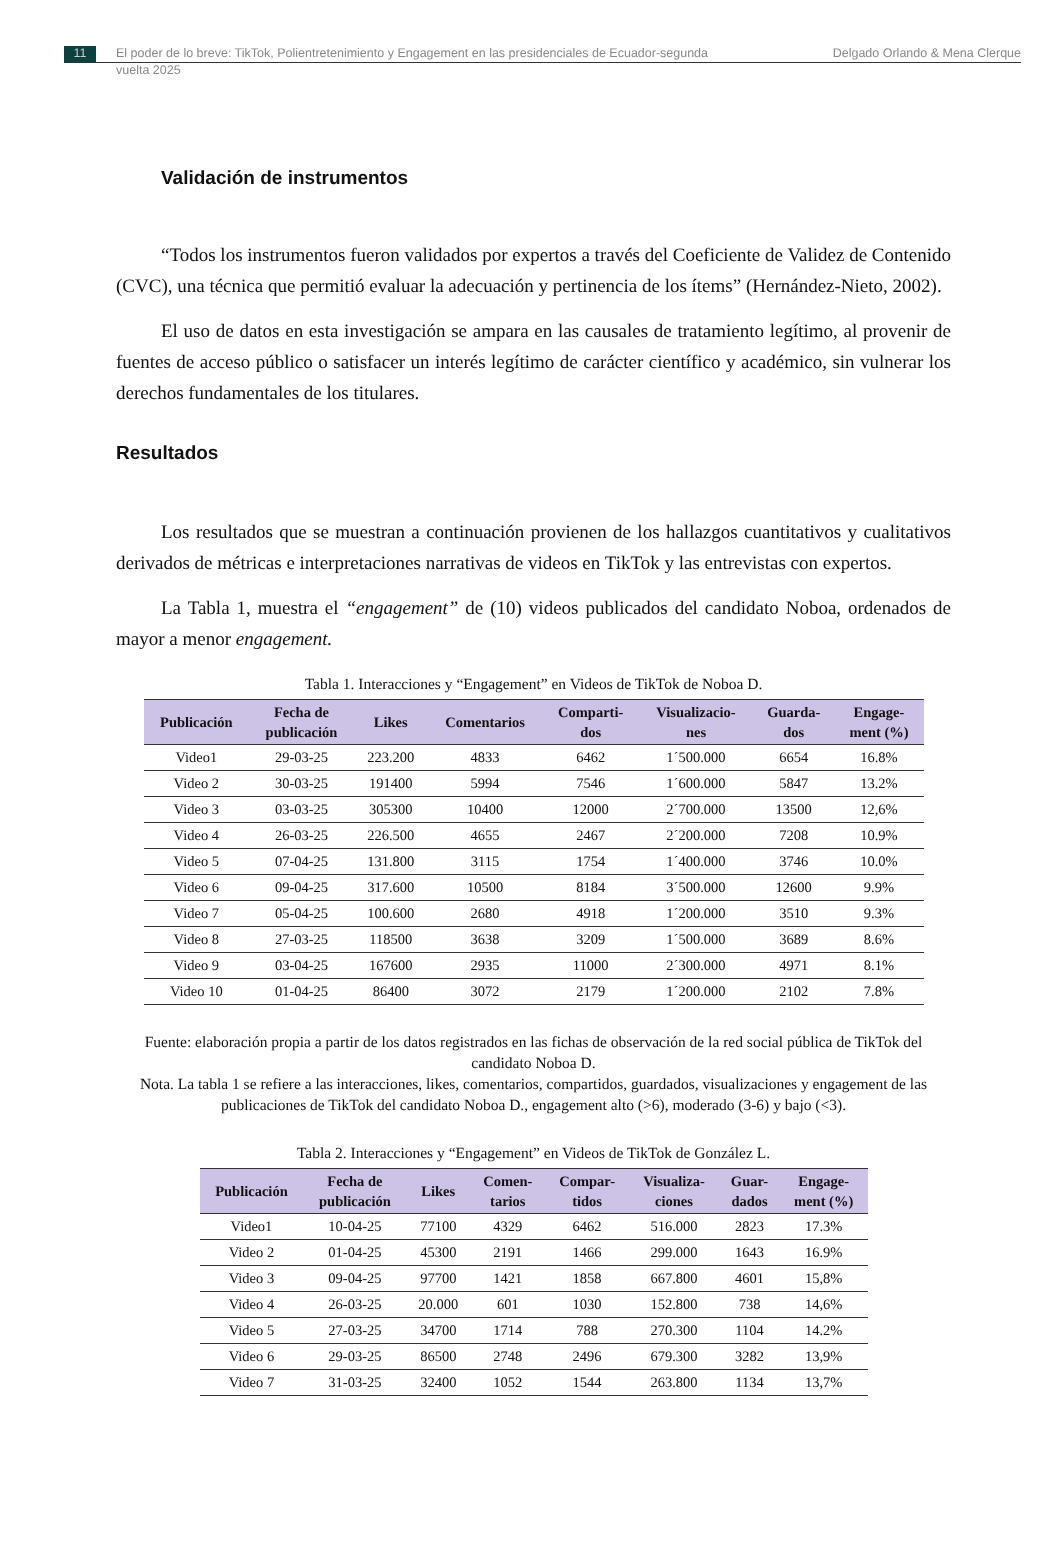11 El poder de lo breve: TikTok, Polientretenimiento y Engagement en las presidenciales de Ecuador-segunda Delgado Orlando & Mena Clerque
vuelta 2025
Validación de instrumentos
“Todos los instrumentos fueron validados por expertos a través del Coeficiente de Validez de Contenido (CVC), una técnica que permitió evaluar la adecuación y pertinencia de los ítems” (Hernández-Nieto, 2002).
El uso de datos en esta investigación se ampara en las causales de tratamiento legítimo, al provenir de fuentes de acceso público o satisfacer un interés legítimo de carácter científico y académico, sin vulnerar los derechos fundamentales de los titulares.
Resultados
Los resultados que se muestran a continuación provienen de los hallazgos cuantitativos y cualitativos derivados de métricas e interpretaciones narrativas de videos en TikTok y las entrevistas con expertos.
La Tabla 1, muestra el “engagement” de (10) videos publicados del candidato Noboa, ordenados de mayor a menor engagement.
Tabla 1. Interacciones y “Engagement” en Videos de TikTok de Noboa D.
| Publicación | Fecha de publicación | Likes | Comentarios | Comparti- dos | Visualizacio- nes | Guarda- dos | Engage- ment (%) |
| --- | --- | --- | --- | --- | --- | --- | --- |
| Video1 | 29-03-25 | 223.200 | 4833 | 6462 | 1´500.000 | 6654 | 16.8% |
| Video 2 | 30-03-25 | 191400 | 5994 | 7546 | 1´600.000 | 5847 | 13.2% |
| Video 3 | 03-03-25 | 305300 | 10400 | 12000 | 2´700.000 | 13500 | 12,6% |
| Video 4 | 26-03-25 | 226.500 | 4655 | 2467 | 2´200.000 | 7208 | 10.9% |
| Video 5 | 07-04-25 | 131.800 | 3115 | 1754 | 1´400.000 | 3746 | 10.0% |
| Video 6 | 09-04-25 | 317.600 | 10500 | 8184 | 3´500.000 | 12600 | 9.9% |
| Video 7 | 05-04-25 | 100.600 | 2680 | 4918 | 1´200.000 | 3510 | 9.3% |
| Video 8 | 27-03-25 | 118500 | 3638 | 3209 | 1´500.000 | 3689 | 8.6% |
| Video 9 | 03-04-25 | 167600 | 2935 | 11000 | 2´300.000 | 4971 | 8.1% |
| Video 10 | 01-04-25 | 86400 | 3072 | 2179 | 1´200.000 | 2102 | 7.8% |
Fuente: elaboración propia a partir de los datos registrados en las fichas de observación de la red social pública de TikTok del candidato Noboa D.
Nota. La tabla 1 se refiere a las interacciones, likes, comentarios, compartidos, guardados, visualizaciones y engagement de las publicaciones de TikTok del candidato Noboa D., engagement alto (>6), moderado (3-6) y bajo (<3).
Tabla 2. Interacciones y “Engagement” en Videos de TikTok de González L.
| Publicación | Fecha de publicación | Likes | Comen- tarios | Compar- tidos | Visualiza- ciones | Guar- dados | Engage- ment (%) |
| --- | --- | --- | --- | --- | --- | --- | --- |
| Video1 | 10-04-25 | 77100 | 4329 | 6462 | 516.000 | 2823 | 17.3% |
| Video 2 | 01-04-25 | 45300 | 2191 | 1466 | 299.000 | 1643 | 16.9% |
| Video 3 | 09-04-25 | 97700 | 1421 | 1858 | 667.800 | 4601 | 15,8% |
| Video 4 | 26-03-25 | 20.000 | 601 | 1030 | 152.800 | 738 | 14,6% |
| Video 5 | 27-03-25 | 34700 | 1714 | 788 | 270.300 | 1104 | 14.2% |
| Video 6 | 29-03-25 | 86500 | 2748 | 2496 | 679.300 | 3282 | 13,9% |
| Video 7 | 31-03-25 | 32400 | 1052 | 1544 | 263.800 | 1134 | 13,7% |